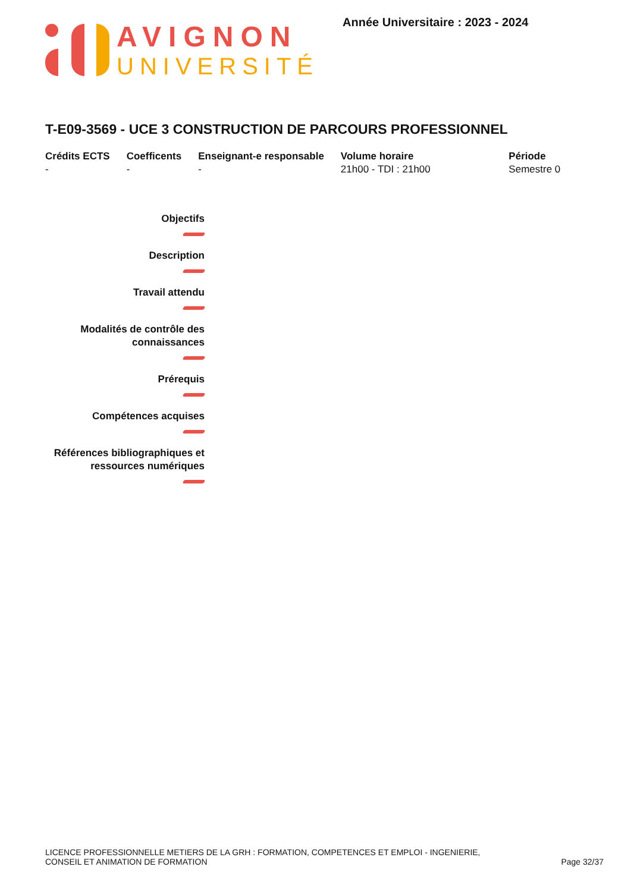AVIGNON
UNIVERSITÉ
Année Universitaire : 2023 - 2024
T-E09-3569 - UCE 3 CONSTRUCTION DE PARCOURS PROFESSIONNEL
| Crédits ECTS | Coefficents | Enseignant-e responsable | Volume horaire | Période |
| --- | --- | --- | --- | --- |
| - | - | - | 21h00 - TDI : 21h00 | Semestre 0 |
Objectifs
Description
Travail attendu
Modalités de contrôle des connaissances
Prérequis
Compétences acquises
Références bibliographiques et ressources numériques
LICENCE PROFESSIONNELLE METIERS DE LA GRH : FORMATION, COMPETENCES ET EMPLOI - INGENIERIE,
CONSEIL ET ANIMATION DE FORMATION
Page 32/37